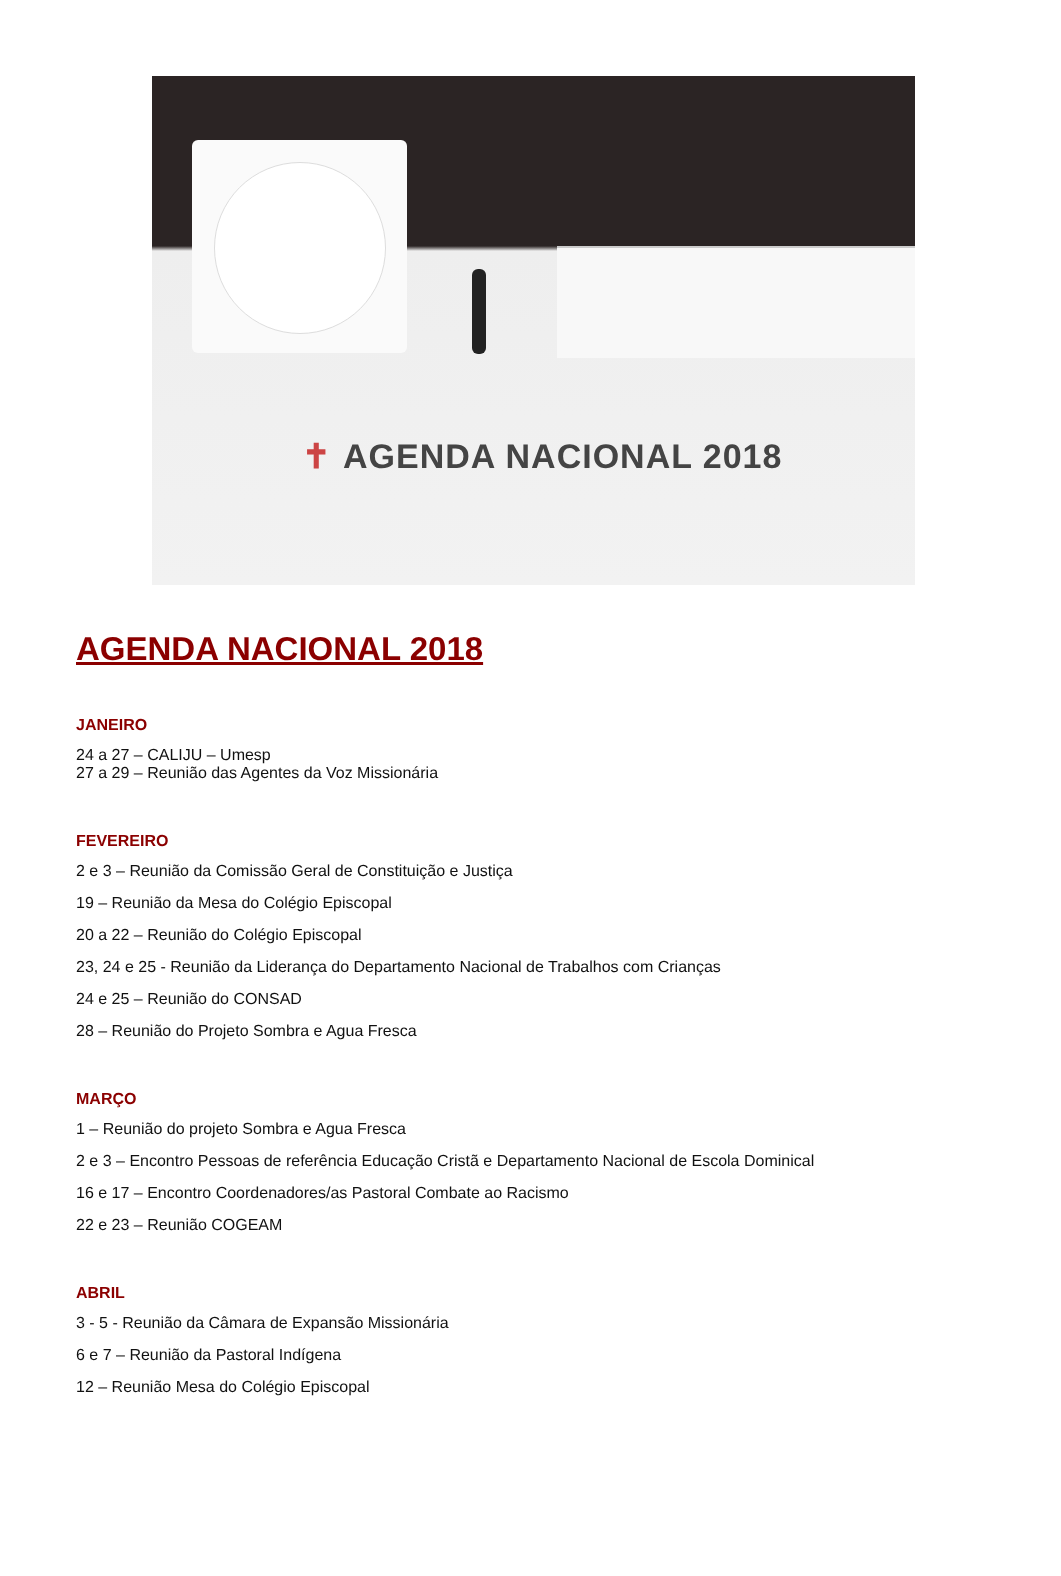✝ AGENDA NACIONAL 2018
AGENDA NACIONAL 2018
JANEIRO
24 a 27 – CALIJU – Umesp
27 a 29 – Reunião das Agentes da Voz Missionária
FEVEREIRO
2 e 3 – Reunião da Comissão Geral de Constituição e Justiça
19 – Reunião da Mesa do Colégio Episcopal
20 a 22 – Reunião do Colégio Episcopal
23, 24 e 25 - Reunião da Liderança do Departamento Nacional de Trabalhos com Crianças
24 e 25 – Reunião do CONSAD
28 – Reunião do Projeto Sombra e Agua Fresca
MARÇO
1 – Reunião do projeto Sombra e Agua Fresca
2 e 3 – Encontro Pessoas de referência Educação Cristã e Departamento Nacional de Escola Dominical
16 e 17 – Encontro Coordenadores/as Pastoral Combate ao Racismo
22 e 23 – Reunião COGEAM
ABRIL
3 - 5 - Reunião da Câmara de Expansão Missionária
6 e 7 – Reunião da Pastoral Indígena
12 – Reunião Mesa do Colégio Episcopal